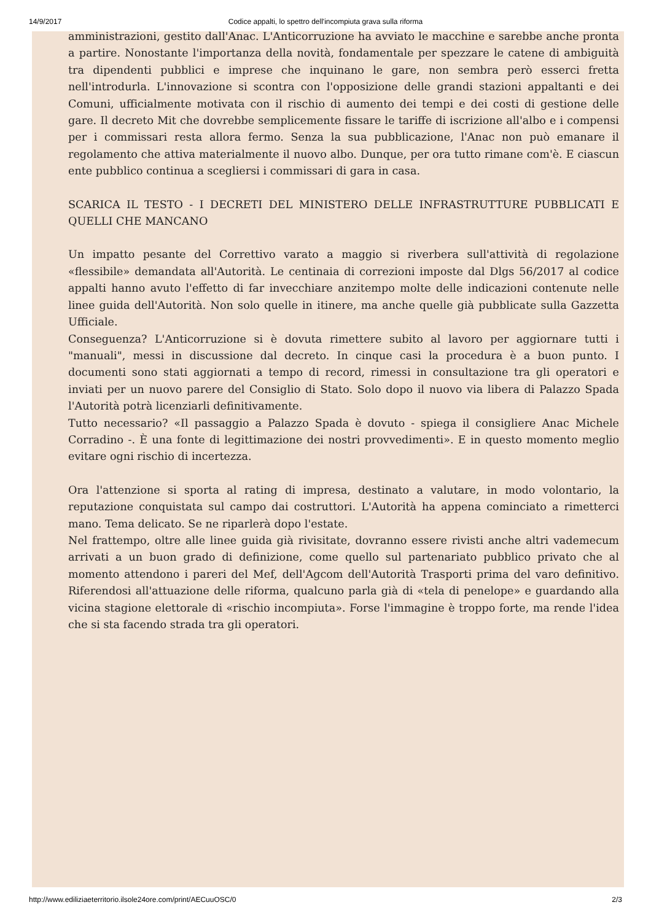14/9/2017 Codice appalti, lo spettro dell'incompiuta grava sulla riforma
amministrazioni, gestito dall'Anac. L'Anticorruzione ha avviato le macchine e sarebbe anche pronta a partire. Nonostante l'importanza della novità, fondamentale per spezzare le catene di ambiguità tra dipendenti pubblici e imprese che inquinano le gare, non sembra però esserci fretta nell'introdurla. L'innovazione si scontra con l'opposizione delle grandi stazioni appaltanti e dei Comuni, ufficialmente motivata con il rischio di aumento dei tempi e dei costi di gestione delle gare. Il decreto Mit che dovrebbe semplicemente fissare le tariffe di iscrizione all'albo e i compensi per i commissari resta allora fermo. Senza la sua pubblicazione, l'Anac non può emanare il regolamento che attiva materialmente il nuovo albo. Dunque, per ora tutto rimane com'è. E ciascun ente pubblico continua a scegliersi i commissari di gara in casa.
SCARICA IL TESTO - I DECRETI DEL MINISTERO DELLE INFRASTRUTTURE PUBBLICATI E QUELLI CHE MANCANO
Un impatto pesante del Correttivo varato a maggio si riverbera sull'attività di regolazione «flessibile» demandata all'Autorità. Le centinaia di correzioni imposte dal Dlgs 56/2017 al codice appalti hanno avuto l'effetto di far invecchiare anzitempo molte delle indicazioni contenute nelle linee guida dell'Autorità. Non solo quelle in itinere, ma anche quelle già pubblicate sulla Gazzetta Ufficiale.
Conseguenza? L'Anticorruzione si è dovuta rimettere subito al lavoro per aggiornare tutti i "manuali", messi in discussione dal decreto. In cinque casi la procedura è a buon punto. I documenti sono stati aggiornati a tempo di record, rimessi in consultazione tra gli operatori e inviati per un nuovo parere del Consiglio di Stato. Solo dopo il nuovo via libera di Palazzo Spada l'Autorità potrà licenziarli definitivamente.
Tutto necessario? «Il passaggio a Palazzo Spada è dovuto - spiega il consigliere Anac Michele Corradino -. È una fonte di legittimazione dei nostri provvedimenti». E in questo momento meglio evitare ogni rischio di incertezza.
Ora l'attenzione si sporta al rating di impresa, destinato a valutare, in modo volontario, la reputazione conquistata sul campo dai costruttori. L'Autorità ha appena cominciato a rimetterci mano. Tema delicato. Se ne riparlerà dopo l'estate.
Nel frattempo, oltre alle linee guida già rivisitate, dovranno essere rivisti anche altri vademecum arrivati a un buon grado di definizione, come quello sul partenariato pubblico privato che al momento attendono i pareri del Mef, dell'Agcom dell'Autorità Trasporti prima del varo definitivo. Riferendosi all'attuazione delle riforma, qualcuno parla già di «tela di penelope» e guardando alla vicina stagione elettorale di «rischio incompiuta». Forse l'immagine è troppo forte, ma rende l'idea che si sta facendo strada tra gli operatori.
http://www.ediliziaeterritorio.ilsole24ore.com/print/AECuuOSC/0 2/3